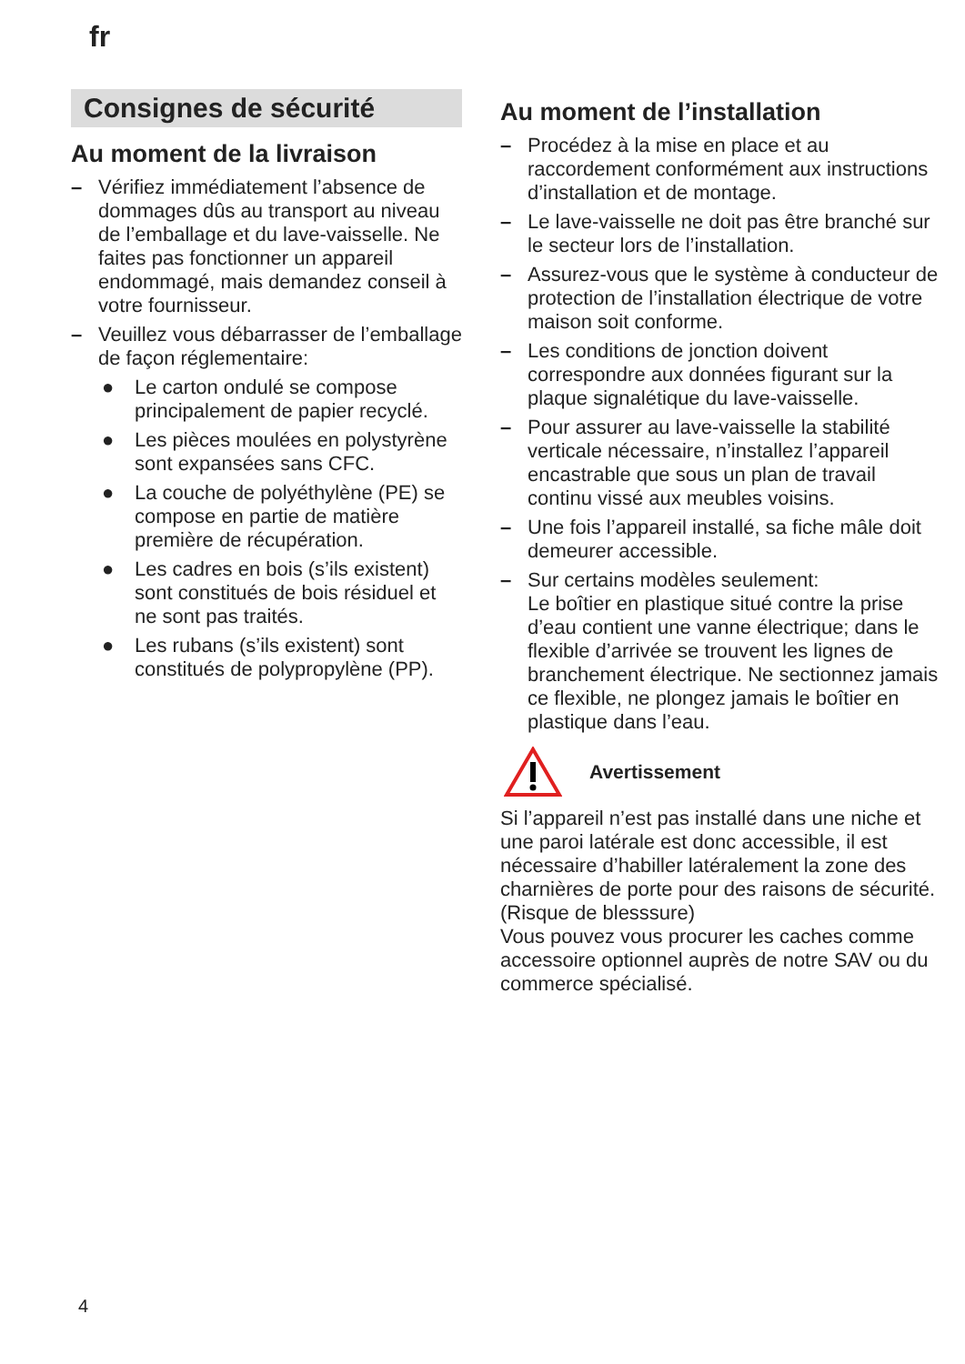fr
Consignes de sécurité
Au moment de la livraison
– Vérifiez immédiatement l’absence de dommages dûs au transport au niveau de l’emballage et du lave-vaisselle. Ne faites pas fonctionner un appareil endommagé, mais demandez conseil à votre fournisseur.
– Veuillez vous débarrasser de l’emballage de façon réglementaire:
● Le carton ondulé se compose principalement de papier recyclé.
● Les pièces moulées en polystyrène sont expansées sans CFC.
● La couche de polyéthylène (PE) se compose en partie de matière première de récupération.
● Les cadres en bois (s’ils existent) sont constitués de bois résiduel et ne sont pas traités.
● Les rubans (s’ils existent) sont constitués de polypropylène (PP).
Au moment de l’installation
– Procédez à la mise en place et au raccordement conformément aux instructions d’installation et de montage.
– Le lave-vaisselle ne doit pas être branché sur le secteur lors de l’installation.
– Assurez-vous que le système à conducteur de protection de l’installation électrique de votre maison soit conforme.
– Les conditions de jonction doivent correspondre aux données figurant sur la plaque signalétique du lave-vaisselle.
– Pour assurer au lave-vaisselle la stabilité verticale nécessaire, n’installez l’appareil encastrable que sous un plan de travail continu vissé aux meubles voisins.
– Une fois l’appareil installé, sa fiche mâle doit demeurer accessible.
– Sur certains modèles seulement:
Le boîtier en plastique situé contre la prise d’eau contient une vanne électrique; dans le flexible d’arrivée se trouvent les lignes de branchement électrique. Ne sectionnez jamais ce flexible, ne plongez jamais le boîtier en plastique dans l’eau.
Avertissement
Si l’appareil n’est pas installé dans une niche et une paroi latérale est donc accessible, il est nécessaire d’habiller latéralement la zone des charnières de porte pour des raisons de sécurité. (Risque de blesssure)
Vous pouvez vous procurer les caches comme accessoire optionnel auprès de notre SAV ou du commerce spécialisé.
4